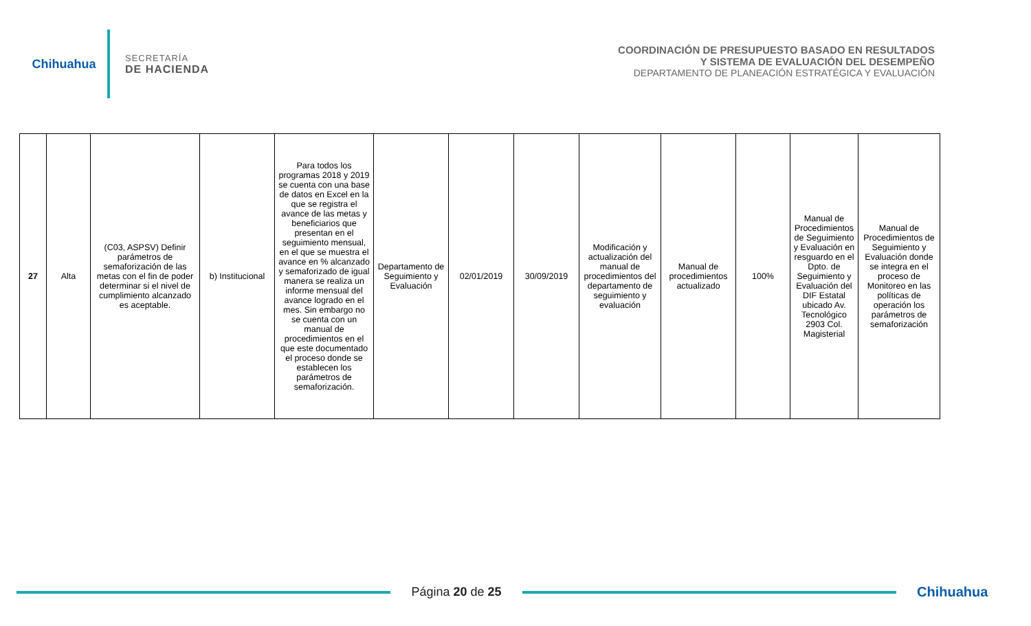Chihuahua
SECRETARÍA
DE HACIENDA
COORDINACIÓN DE PRESUPUESTO BASADO EN RESULTADOS
Y SISTEMA DE EVALUACIÓN DEL DESEMPEÑO
DEPARTAMENTO DE PLANEACIÓN ESTRATÉGICA Y EVALUACIÓN
| 27 | Alta | (C03, ASPSV) Definir parámetros de semaforización de las metas con el fin de poder determinar si el nivel de cumplimiento alcanzado es aceptable. | b) Institucional | Para todos los programas 2018 y 2019 se cuenta con una base de datos en Excel en la que se registra el avance de las metas y beneficiarios que presentan en el seguimiento mensual, en el que se muestra el avance en % alcanzado y semaforizado de igual manera se realiza un informe mensual del avance logrado en el mes. Sin embargo no se cuenta con un manual de procedimientos en el que este documentado el proceso donde se establecen los parámetros de semaforización. | Departamento de Seguimiento y Evaluación | 02/01/2019 | 30/09/2019 | Modificación y actualización del manual de procedimientos del departamento de seguimiento y evaluación | Manual de procedimientos actualizado | 100% | Manual de Procedimientos de Seguimiento y Evaluación en resguardo en el Dpto. de Seguimiento y Evaluación del DIF Estatal ubicado Av. Tecnológico 2903 Col. Magisterial | Manual de Procedimientos de Seguimiento y Evaluación donde se integra en el proceso de Monitoreo en las políticas de operación los parámetros de semaforización |
Página 20 de 25 Chihuahua